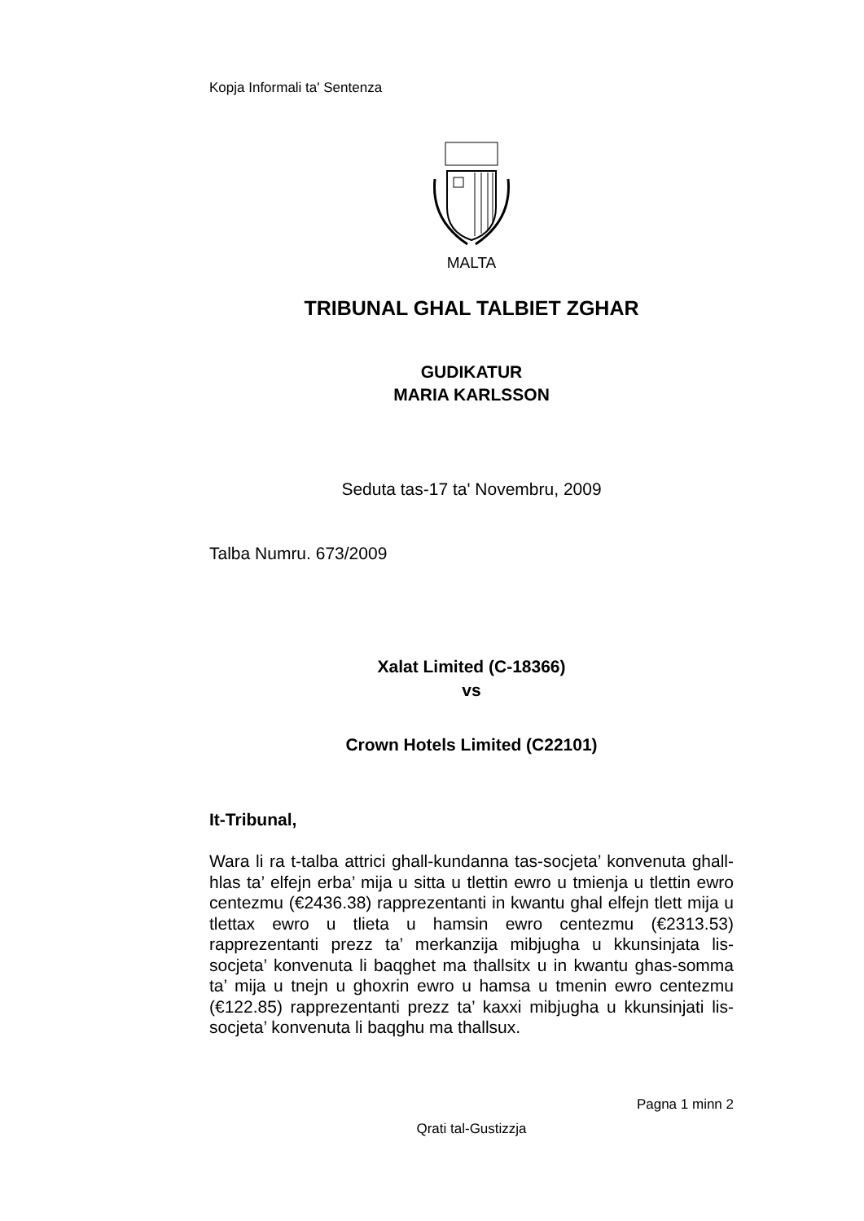Kopja Informali ta' Sentenza
MALTA
TRIBUNAL GHAL TALBIET ZGHAR
GUDIKATUR
MARIA KARLSSON
Seduta tas-17 ta' Novembru, 2009
Talba Numru. 673/2009
Xalat Limited (C-18366)
vs
Crown Hotels Limited (C22101)
It-Tribunal,
Wara li ra t-talba attrici ghall-kundanna tas-socjeta’ konvenuta ghall-hlas ta’ elfejn erba’ mija u sitta u tlettin ewro u tmienja u tlettin ewro centezmu (€2436.38) rapprezentanti in kwantu ghal elfejn tlett mija u tlettax ewro u tlieta u hamsin ewro centezmu (€2313.53) rapprezentanti prezz ta’ merkanzija mibjugha u kkunsinjata lis-socjeta’ konvenuta li baqghet ma thallsitx u in kwantu ghas-somma ta’ mija u tnejn u ghoxrin ewro u hamsa u tmenin ewro centezmu (€122.85) rapprezentanti prezz ta’ kaxxi mibjugha u kkunsinjati lis-socjeta’ konvenuta li baqghu ma thallsux.
Pagna 1 minn 2
Qrati tal-Gustizzja